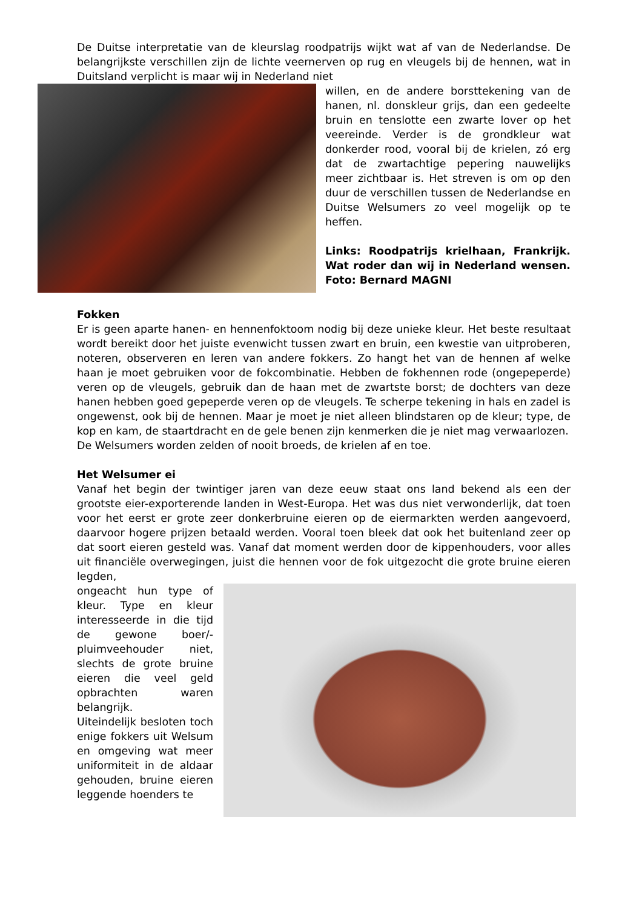De Duitse interpretatie van de kleurslag roodpatrijs wijkt wat af van de Nederlandse. De belangrijkste verschillen zijn de lichte veernerven op rug en vleugels bij de hennen, wat in Duitsland verplicht is maar wij in Nederland niet
willen, en de andere borsttekening van de hanen, nl. donskleur grijs, dan een gedeelte bruin en tenslotte een zwarte lover op het veereinde. Verder is de grondkleur wat donkerder rood, vooral bij de krielen, zó erg dat de zwartachtige pepering nauwelijks meer zichtbaar is. Het streven is om op den duur de verschillen tussen de Nederlandse en Duitse Welsumers zo veel mogelijk op te heffen.
Links: Roodpatrijs krielhaan, Frankrijk. Wat roder dan wij in Nederland wensen. Foto: Bernard MAGNI
Fokken
Er is geen aparte hanen- en hennenfoktoom nodig bij deze unieke kleur. Het beste resultaat wordt bereikt door het juiste evenwicht tussen zwart en bruin, een kwestie van uitproberen, noteren, observeren en leren van andere fokkers. Zo hangt het van de hennen af welke haan je moet gebruiken voor de fokcombinatie. Hebben de fokhennen rode (ongepeperde) veren op de vleugels, gebruik dan de haan met de zwartste borst; de dochters van deze hanen hebben goed gepeperde veren op de vleugels. Te scherpe tekening in hals en zadel is ongewenst, ook bij de hennen. Maar je moet je niet alleen blindstaren op de kleur; type, de kop en kam, de staartdracht en de gele benen zijn kenmerken die je niet mag verwaarlozen.
De Welsumers worden zelden of nooit broeds, de krielen af en toe.
Het Welsumer ei
Vanaf het begin der twintiger jaren van deze eeuw staat ons land bekend als een der grootste eier-exporterende landen in West-Europa. Het was dus niet verwonderlijk, dat toen voor het eerst er grote zeer donkerbruine eieren op de eiermarkten werden aangevoerd, daarvoor hogere prijzen betaald werden. Vooral toen bleek dat ook het buitenland zeer op dat soort eieren gesteld was. Vanaf dat moment werden door de kippenhouders, voor alles uit financiële overwegingen, juist die hennen voor de fok uitgezocht die grote bruine eieren legden,
ongeacht hun type of kleur. Type en kleur interesseerde in die tijd de gewone boer/-pluimveehouder niet, slechts de grote bruine eieren die veel geld opbrachten waren belangrijk.
Uiteindelijk besloten toch enige fokkers uit Welsum en omgeving wat meer uniformiteit in de aldaar gehouden, bruine eieren leggende hoenders te